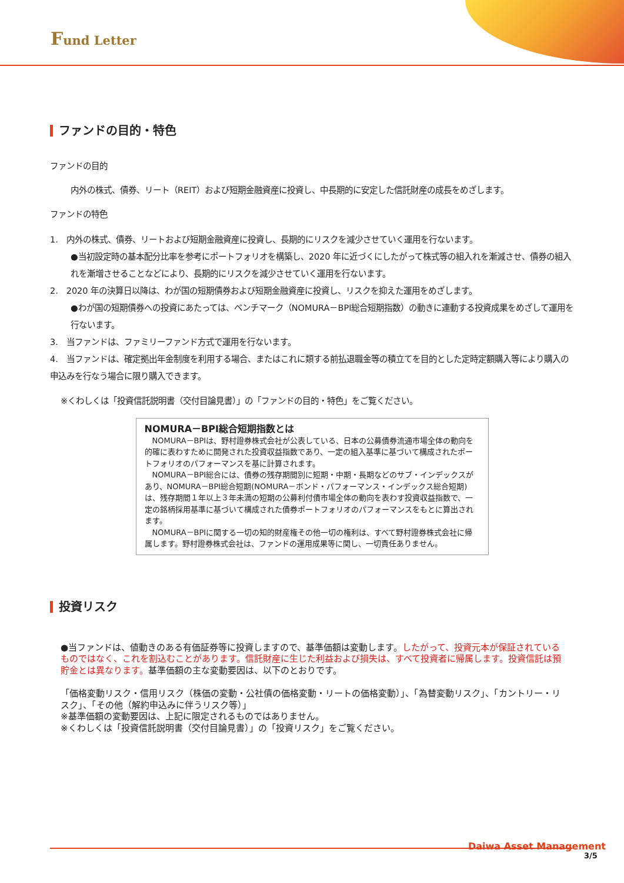Fund Letter
ファンドの目的・特色
ファンドの目的
内外の株式、債券、リート（REIT）および短期金融資産に投資し、中長期的に安定した信託財産の成長をめざします。
ファンドの特色
1. 内外の株式、債券、リートおよび短期金融資産に投資し、長期的にリスクを減少させていく運用を行ないます。
●当初設定時の基本配分比率を参考にポートフォリオを構築し、2020 年に近づくにしたがって株式等の組入れを漸減させ、債券の組入れを漸増させることなどにより、長期的にリスクを減少させていく運用を行ないます。
2. 2020 年の決算日以降は、わが国の短期債券および短期金融資産に投資し、リスクを抑えた運用をめざします。
●わが国の短期債券への投資にあたっては、ベンチマーク（NOMURA－BPI総合短期指数）の動きに連動する投資成果をめざして運用を行ないます。
3. 当ファンドは、ファミリーファンド方式で運用を行ないます。
4. 当ファンドは、確定拠出年金制度を利用する場合、またはこれに類する前払退職金等の積立てを目的とした定時定額購入等により購入の申込みを行なう場合に限り購入できます。
※くわしくは「投資信託説明書（交付目論見書）」の「ファンドの目的・特色」をご覧ください。
NOMURA－BPI総合短期指数とは
　NOMURA－BPIは、野村證券株式会社が公表している、日本の公募債券流通市場全体の動向を的確に表わすために開発された投資収益指数であり、一定の組入基準に基づいて構成されたポートフォリオのパフォーマンスを基に計算されます。
　NOMURA－BPI総合には、債券の残存期間別に短期・中期・長期などのサブ・インデックスがあり、NOMURA－BPI総合短期(NOMURA－ボンド・パフォーマンス・インデックス総合短期)は、残存期間１年以上３年未満の短期の公募利付債市場全体の動向を表わす投資収益指数で、一定の銘柄採用基準に基づいて構成された債券ポートフォリオのパフォーマンスをもとに算出されます。
　NOMURA－BPIに関する一切の知的財産権その他一切の権利は、すべて野村證券株式会社に帰属します。野村證券株式会社は、ファンドの運用成果等に関し、一切責任ありません。
投資リスク
●当ファンドは、値動きのある有価証券等に投資しますので、基準価額は変動します。したがって、投資元本が保証されているものではなく、これを割込むことがあります。信託財産に生じた利益および損失は、すべて投資者に帰属します。投資信託は預貯金とは異なります。基準価額の主な変動要因は、以下のとおりです。
「価格変動リスク・信用リスク（株価の変動・公社債の価格変動・リートの価格変動）」、「為替変動リスク」、「カントリー・リスク」、「その他（解約申込みに伴うリスク等）」
※基準価額の変動要因は、上記に限定されるものではありません。
※くわしくは「投資信託説明書（交付目論見書）」の「投資リスク」をご覧ください。
Daiwa Asset Management
3/5